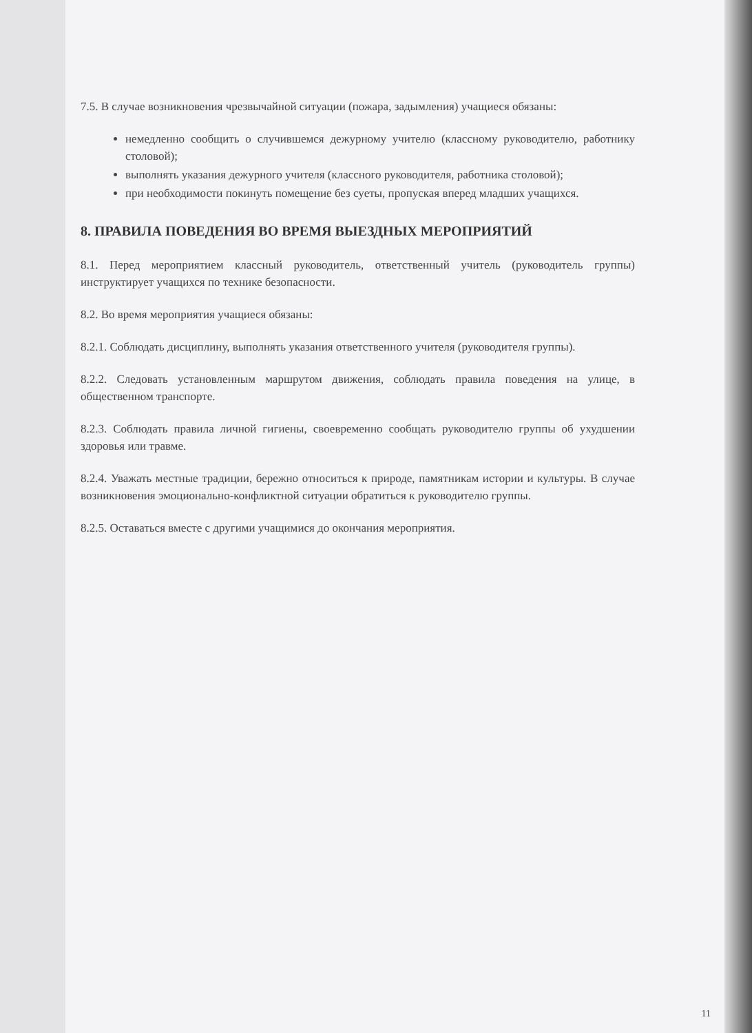7.5. В случае возникновения чрезвычайной ситуации (пожара, задымления) учащиеся обязаны:
немедленно сообщить о случившемся дежурному учителю (классному руководителю, работнику столовой);
выполнять указания дежурного учителя (классного руководителя, работника столовой);
при необходимости покинуть помещение без суеты, пропуская вперед младших учащихся.
8. ПРАВИЛА ПОВЕДЕНИЯ ВО ВРЕМЯ ВЫЕЗДНЫХ МЕРОПРИЯТИЙ
8.1. Перед мероприятием классный руководитель, ответственный учитель (руководитель группы) инструктирует учащихся по технике безопасности.
8.2. Во время мероприятия учащиеся обязаны:
8.2.1. Соблюдать дисциплину, выполнять указания ответственного учителя (руководителя группы).
8.2.2. Следовать установленным маршрутом движения, соблюдать правила поведения на улице, в общественном транспорте.
8.2.3. Соблюдать правила личной гигиены, своевременно сообщать руководителю группы об ухудшении здоровья или травме.
8.2.4. Уважать местные традиции, бережно относиться к природе, памятникам истории и культуры. В случае возникновения эмоционально-конфликтной ситуации обратиться к руководителю группы.
8.2.5. Оставаться вместе с другими учащимися до окончания мероприятия.
11